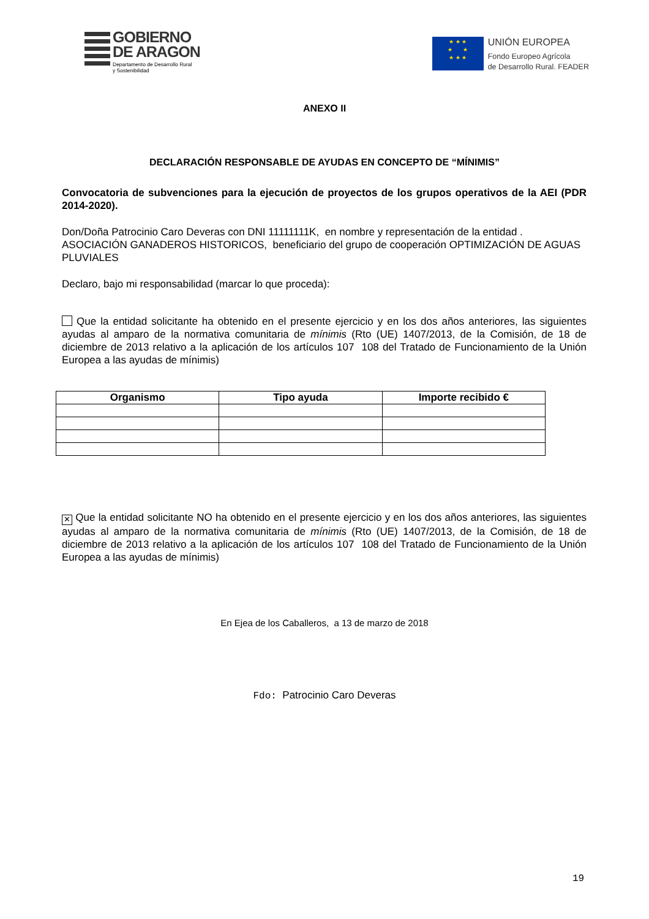GOBIERNO
DE ARAGON
Departamento de Desarrollo Rural
y Sostenibilidad
★ ★ ★
★ ★
★ ★ ★
UNIÓN EUROPEA
Fondo Europeo Agrícola
de Desarrollo Rural. FEADER
ANEXO II
DECLARACIÓN RESPONSABLE DE AYUDAS EN CONCEPTO DE “MÍNIMIS”
Convocatoria de subvenciones para la ejecución de proyectos de los grupos operativos de la AEI (PDR 2014-2020).
Don/Doña Patrocinio Caro Deveras con DNI 11111111K, en nombre y representación de la entidad . ASOCIACIÓN GANADEROS HISTORICOS, beneficiario del grupo de cooperación OPTIMIZACIÓN DE AGUAS PLUVIALES
Declaro, bajo mi responsabilidad (marcar lo que proceda):
Que la entidad solicitante ha obtenido en el presente ejercicio y en los dos años anteriores, las siguientes ayudas al amparo de la normativa comunitaria de mínimis (Rto (UE) 1407/2013, de la Comisión, de 18 de diciembre de 2013 relativo a la aplicación de los artículos 107 108 del Tratado de Funcionamiento de la Unión Europea a las ayudas de mínimis)
| Organismo | Tipo ayuda | Importe recibido € |
| --- | --- | --- |
✕ Que la entidad solicitante NO ha obtenido en el presente ejercicio y en los dos años anteriores, las siguientes ayudas al amparo de la normativa comunitaria de mínimis (Rto (UE) 1407/2013, de la Comisión, de 18 de diciembre de 2013 relativo a la aplicación de los artículos 107 108 del Tratado de Funcionamiento de la Unión Europea a las ayudas de mínimis)
En Ejea de los Caballeros, a 13 de marzo de 2018
Fdo: Patrocinio Caro Deveras
19